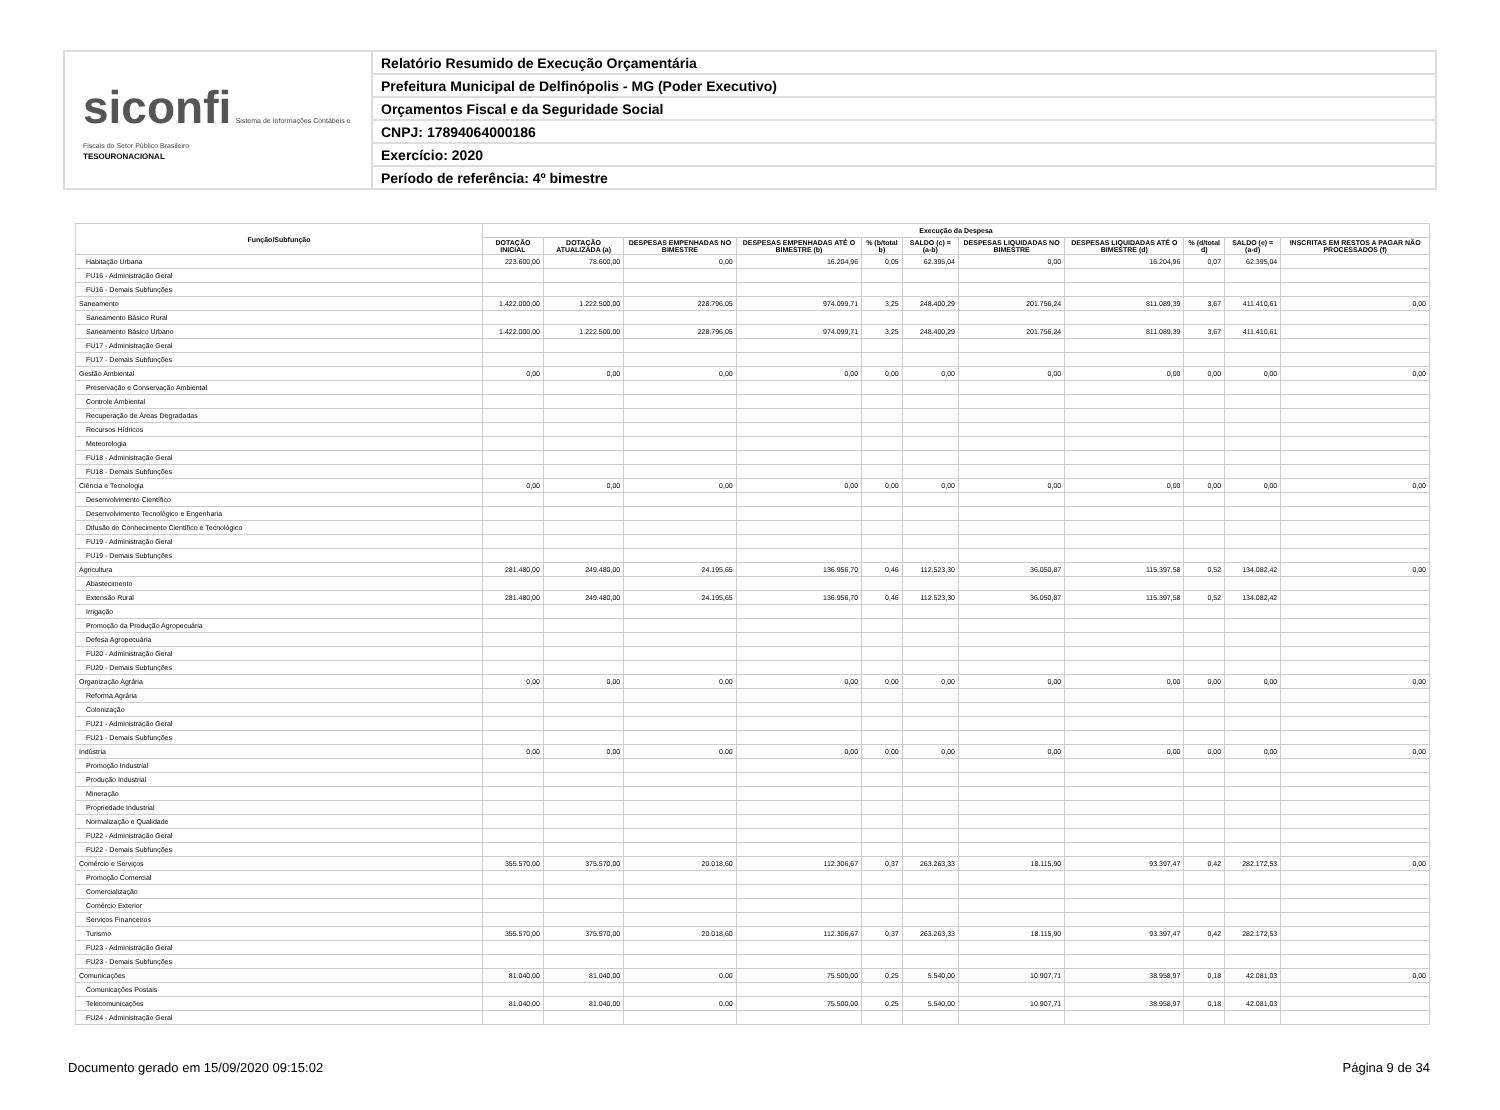siconfi Sistema de Informações Contábeis e Fiscais do Setor Público Brasileiro
TESOURONACIONAL
Relatório Resumido de Execução Orçamentária
Prefeitura Municipal de Delfinópolis - MG (Poder Executivo)
Orçamentos Fiscal e da Seguridade Social
CNPJ: 17894064000186
Exercício: 2020
Período de referência: 4º bimestre
| Função/Subfunção | Execução da Despesa | | | | | | | | | | |
| --- | --- | --- | --- | --- | --- | --- | --- | --- | --- | --- | --- |
| | DOTAÇÃO INICIAL | DOTAÇÃO ATUALIZADA (a) | DESPESAS EMPENHADAS NO BIMESTRE | DESPESAS EMPENHADAS ATÉ O BIMESTRE (b) | % (b/total b) | SALDO (c) = (a-b) | DESPESAS LIQUIDADAS NO BIMESTRE | DESPESAS LIQUIDADAS ATÉ O BIMESTRE (d) | % (d/total d) | SALDO (e) = (a-d) | INSCRITAS EM RESTOS A PAGAR NÃO PROCESSADOS (f) |
| Habitação Urbana | 223.600,00 | 78.600,00 | 0,00 | 16.204,96 | 0,05 | 62.395,04 | 0,00 | 16.204,96 | 0,07 | 62.395,04 | |
| FU16 - Administração Geral | | | | | | | | | | | |
| FU16 - Demais Subfunções | | | | | | | | | | | |
| Saneamento | 1.422.000,00 | 1.222.500,00 | 228.796,05 | 974.099,71 | 3,25 | 248.400,29 | 201.756,24 | 811.089,39 | 3,67 | 411.410,61 | 0,00 |
| Saneamento Básico Rural | | | | | | | | | | | |
| Saneamento Básico Urbano | 1.422.000,00 | 1.222.500,00 | 228.796,05 | 974.099,71 | 3,25 | 248.400,29 | 201.756,24 | 811.089,39 | 3,67 | 411.410,61 | |
| FU17 - Administração Geral | | | | | | | | | | | |
| FU17 - Demais Subfunções | | | | | | | | | | | |
| Gestão Ambiental | 0,00 | 0,00 | 0,00 | 0,00 | 0,00 | 0,00 | 0,00 | 0,00 | 0,00 | 0,00 | 0,00 |
| Preservação e Conservação Ambiental | | | | | | | | | | | |
| Controle Ambiental | | | | | | | | | | | |
| Recuperação de Áreas Degradadas | | | | | | | | | | | |
| Recursos Hídricos | | | | | | | | | | | |
| Meteorologia | | | | | | | | | | | |
| FU18 - Administração Geral | | | | | | | | | | | |
| FU18 - Demais Subfunções | | | | | | | | | | | |
| Ciência e Tecnologia | 0,00 | 0,00 | 0,00 | 0,00 | 0,00 | 0,00 | 0,00 | 0,00 | 0,00 | 0,00 | 0,00 |
| Desenvolvimento Científico | | | | | | | | | | | |
| Desenvolvimento Tecnológico e Engenharia | | | | | | | | | | | |
| Difusão do Conhecimento Científico e Tecnológico | | | | | | | | | | | |
| FU19 - Administração Geral | | | | | | | | | | | |
| FU19 - Demais Subfunções | | | | | | | | | | | |
| Agricultura | 281.480,00 | 249.480,00 | 24.195,65 | 136.956,70 | 0,46 | 112.523,30 | 36.050,87 | 115.397,58 | 0,52 | 134.082,42 | 0,00 |
| Abastecimento | | | | | | | | | | | |
| Extensão Rural | 281.480,00 | 249.480,00 | 24.195,65 | 136.956,70 | 0,46 | 112.523,30 | 36.050,87 | 115.397,58 | 0,52 | 134.082,42 | |
| Irrigação | | | | | | | | | | | |
| Promoção da Produção Agropecuária | | | | | | | | | | | |
| Defesa Agropecuária | | | | | | | | | | | |
| FU20 - Administração Geral | | | | | | | | | | | |
| FU20 - Demais Subfunções | | | | | | | | | | | |
| Organização Agrária | 0,00 | 0,00 | 0,00 | 0,00 | 0,00 | 0,00 | 0,00 | 0,00 | 0,00 | 0,00 | 0,00 |
| Reforma Agrária | | | | | | | | | | | |
| Colonização | | | | | | | | | | | |
| FU21 - Administração Geral | | | | | | | | | | | |
| FU21 - Demais Subfunções | | | | | | | | | | | |
| Indústria | 0,00 | 0,00 | 0,00 | 0,00 | 0,00 | 0,00 | 0,00 | 0,00 | 0,00 | 0,00 | 0,00 |
| Promoção Industrial | | | | | | | | | | | |
| Produção Industrial | | | | | | | | | | | |
| Mineração | | | | | | | | | | | |
| Propriedade Industrial | | | | | | | | | | | |
| Normalização e Qualidade | | | | | | | | | | | |
| FU22 - Administração Geral | | | | | | | | | | | |
| FU22 - Demais Subfunções | | | | | | | | | | | |
| Comércio e Serviços | 355.570,00 | 375.570,00 | 20.018,60 | 112.306,67 | 0,37 | 263.263,33 | 18.115,90 | 93.397,47 | 0,42 | 282.172,53 | 0,00 |
| Promoção Comercial | | | | | | | | | | | |
| Comercialização | | | | | | | | | | | |
| Comércio Exterior | | | | | | | | | | | |
| Serviços Financeiros | | | | | | | | | | | |
| Turismo | 355.570,00 | 375.570,00 | 20.018,60 | 112.306,67 | 0,37 | 263.263,33 | 18.115,90 | 93.397,47 | 0,42 | 282.172,53 | |
| FU23 - Administração Geral | | | | | | | | | | | |
| FU23 - Demais Subfunções | | | | | | | | | | | |
| Comunicações | 81.040,00 | 81.040,00 | 0,00 | 75.500,00 | 0,25 | 5.540,00 | 10.907,71 | 38.958,97 | 0,18 | 42.081,03 | 0,00 |
| Comunicações Postais | | | | | | | | | | | |
| Telecomunicações | 81.040,00 | 81.040,00 | 0,00 | 75.500,00 | 0,25 | 5.540,00 | 10.907,71 | 38.958,97 | 0,18 | 42.081,03 | |
| FU24 - Administração Geral | | | | | | | | | | | |
Documento gerado em 15/09/2020 09:15:02 Página 9 de 34